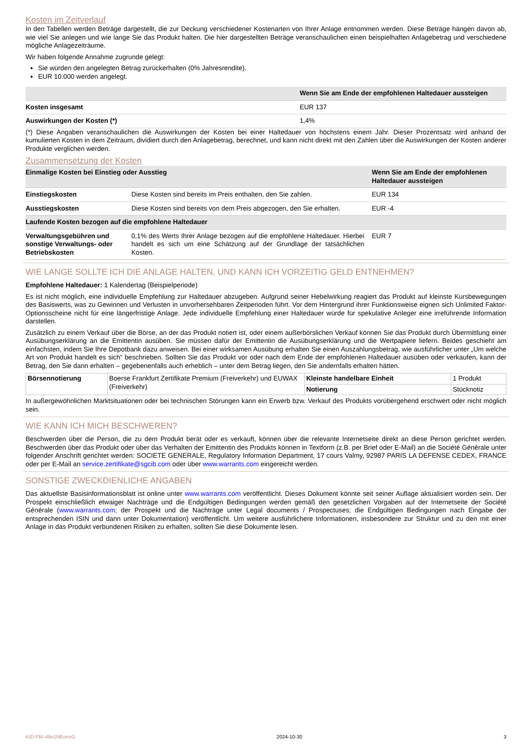Kosten im Zeitverlauf
In den Tabellen werden Beträge dargestellt, die zur Deckung verschiedener Kostenarten von Ihrer Anlage entnommen werden. Diese Beträge hängen davon ab, wie viel Sie anlegen und wie lange Sie das Produkt halten. Die hier dargestellten Beträge veranschaulichen einen beispielhaften Anlagebetrag und verschiedene mögliche Anlagezeiträume.
Wir haben folgende Annahme zugrunde gelegt:
Sie würden den angelegten Betrag zurückerhalten (0% Jahresrendite).
EUR 10.000 werden angelegt.
| | Wenn Sie am Ende der empfohlenen Haltedauer aussteigen |
| --- | --- |
| Kosten insgesamt | EUR 137 |
| Auswirkungen der Kosten (*) | 1,4% |
(*) Diese Angaben veranschaulichen die Auswirkungen der Kosten bei einer Haltedauer von höchstens einem Jahr. Dieser Prozentsatz wird anhand der kumulierten Kosten in dem Zeitraum, dividiert durch den Anlagebetrag, berechnet, und kann nicht direkt mit den Zahlen über die Auswirkungen der Kosten anderer Produkte verglichen werden.
Zusammensetzung der Kosten
| Einmalige Kosten bei Einstieg oder Ausstieg | | Wenn Sie am Ende der empfohlenen Haltedauer aussteigen |
| --- | --- | --- |
| Einstiegskosten | Diese Kosten sind bereits im Preis enthalten, den Sie zahlen. | EUR 134 |
| Ausstiegskosten | Diese Kosten sind bereits von dem Preis abgezogen, den Sie erhalten. | EUR -4 |
| Laufende Kosten bezogen auf die empfohlene Haltedauer | | |
| Verwaltungsgebühren und sonstige Verwaltungs- oder Betriebskosten | 0,1% des Werts Ihrer Anlage bezogen auf die empfohlene Haltedauer. Hierbei handelt es sich um eine Schätzung auf der Grundlage der tatsächlichen Kosten. | EUR 7 |
WIE LANGE SOLLTE ICH DIE ANLAGE HALTEN, UND KANN ICH VORZEITIG GELD ENTNEHMEN?
Empfohlene Haltedauer: 1 Kalendertag (Beispielperiode)
Es ist nicht möglich, eine individuelle Empfehlung zur Haltedauer abzugeben. Aufgrund seiner Hebelwirkung reagiert das Produkt auf kleinste Kursbewegungen des Basiswerts, was zu Gewinnen und Verlusten in unvorhersehbaren Zeitperioden führt. Vor dem Hintergrund ihrer Funktionsweise eignen sich Unlimited Faktor-Optionsscheine nicht für eine längerfristige Anlage. Jede individuelle Empfehlung einer Haltedauer würde für spekulative Anleger eine irreführende Information darstellen.
Zusätzlich zu einem Verkauf über die Börse, an der das Produkt notiert ist, oder einem außerbörslichen Verkauf können Sie das Produkt durch Übermittlung einer Ausübungserklärung an die Emittentin ausüben. Sie müssen dafür der Emittentin die Ausübungserklärung und die Wertpapiere liefern. Beides geschieht am einfachsten, indem Sie Ihre Depotbank dazu anweisen. Bei einer wirksamen Ausübung erhalten Sie einen Auszahlungsbetrag, wie ausführlicher unter „Um welche Art von Produkt handelt es sich“ beschrieben. Sollten Sie das Produkt vor oder nach dem Ende der empfohlenen Haltedauer ausüben oder verkaufen, kann der Betrag, den Sie dann erhalten – gegebenenfalls auch erheblich – unter dem Betrag liegen, den Sie andernfalls erhalten hätten.
| Börsennotierung | Boerse Frankfurt Zertifikate Premium (Freiverkehr) und EUWAX (Freiverkehr) | Kleinste handelbare Einheit | 1 Produkt |
| | | Notierung | Stücknotiz |
In außergewöhnlichen Marktsituationen oder bei technischen Störungen kann ein Erwerb bzw. Verkauf des Produkts vorübergehend erschwert oder nicht möglich sein.
WIE KANN ICH MICH BESCHWEREN?
Beschwerden über die Person, die zu dem Produkt berät oder es verkauft, können über die relevante Internetseite direkt an diese Person gerichtet werden. Beschwerden über das Produkt oder über das Verhalten der Emittentin des Produkts können in Textform (z.B. per Brief oder E-Mail) an die Société Générale unter folgender Anschrift gerichtet werden: SOCIETE GENERALE, Regulatory Information Department, 17 cours Valmy, 92987 PARIS LA DEFENSE CEDEX, FRANCE oder per E-Mail an service.zertifikate@sgcib.com oder über www.warrants.com eingereicht werden.
SONSTIGE ZWECKDIENLICHE ANGABEN
Das aktuellste Basisinformationsblatt ist online unter www.warrants.com veröffentlicht. Dieses Dokument könnte seit seiner Auflage aktualisiert worden sein. Der Prospekt einschließlich etwaiger Nachträge und die Endgültigen Bedingungen werden gemäß den gesetzlichen Vorgaben auf der Internetseite der Société Générale (www.warrants.com; der Prospekt und die Nachträge unter Legal documents / Prospectuses; die Endgültigen Bedingungen nach Eingabe der entsprechenden ISIN und dann unter Dokumentation) veröffentlicht. Um weitere ausführlichere Informationen, insbesondere zur Struktur und zu den mit einer Anlage in das Produkt verbundenen Risiken zu erhalten, sollten Sie diese Dokumente lesen.
KID-FBI-49o1NEonvG 2024-10-30 3